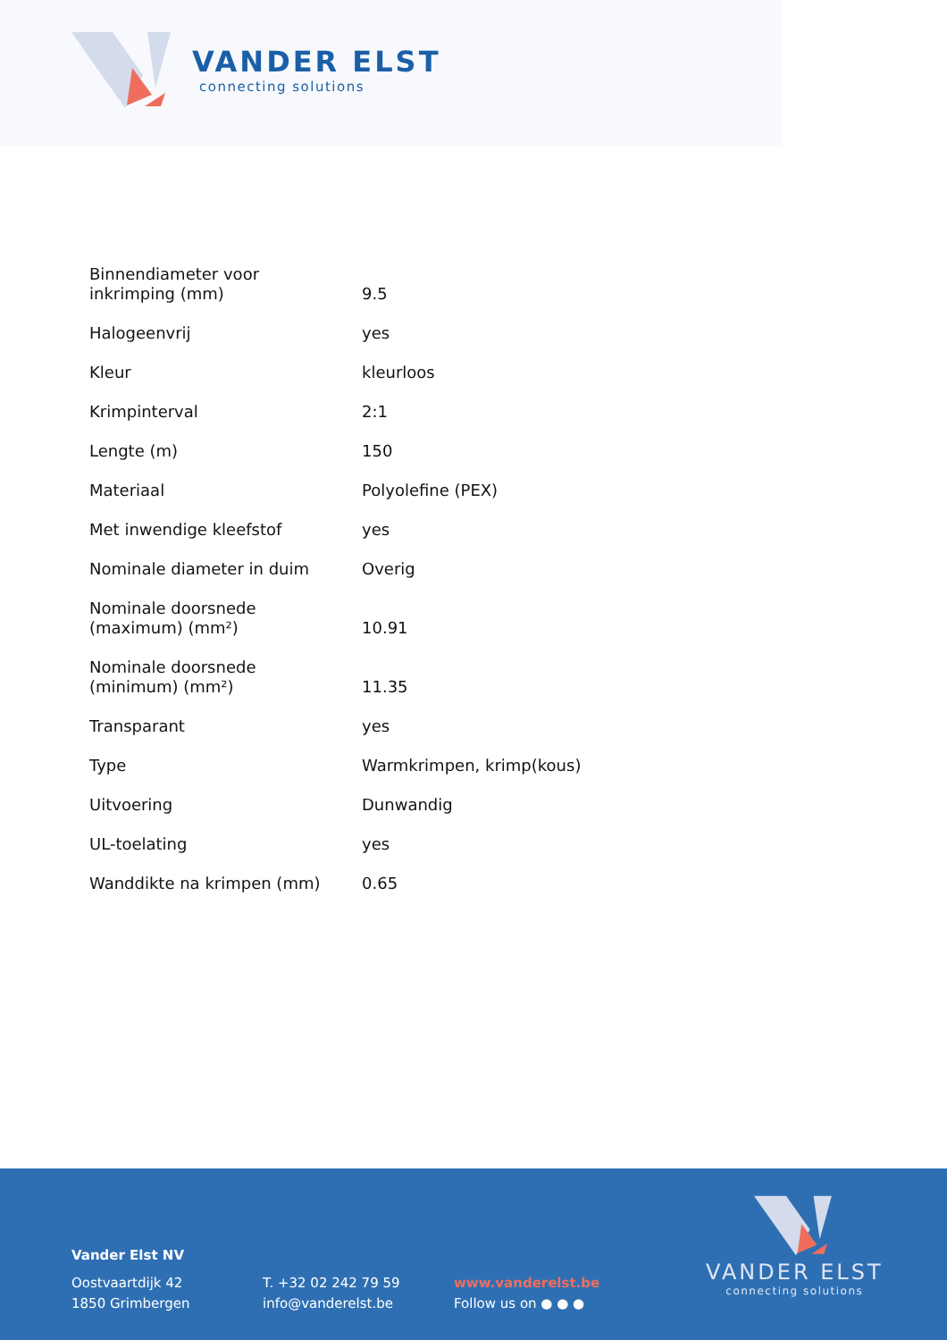VANDER ELST
connecting solutions
| Binnendiameter voor inkrimping (mm) | 9.5 |
| Halogeenvrij | yes |
| Kleur | kleurloos |
| Krimpinterval | 2:1 |
| Lengte (m) | 150 |
| Materiaal | Polyolefine (PEX) |
| Met inwendige kleefstof | yes |
| Nominale diameter in duim | Overig |
| Nominale doorsnede (maximum) (mm²) | 10.91 |
| Nominale doorsnede (minimum) (mm²) | 11.35 |
| Transparant | yes |
| Type | Warmkrimpen, krimp(kous) |
| Uitvoering | Dunwandig |
| UL-toelating | yes |
| Wanddikte na krimpen (mm) | 0.65 |
Vander Elst NV
Oostvaartdijk 42
1850 Grimbergen
T. +32 02 242 79 59
info@vanderelst.be
www.vanderelst.be
Follow us on ● ● ●
VANDER ELST
connecting solutions